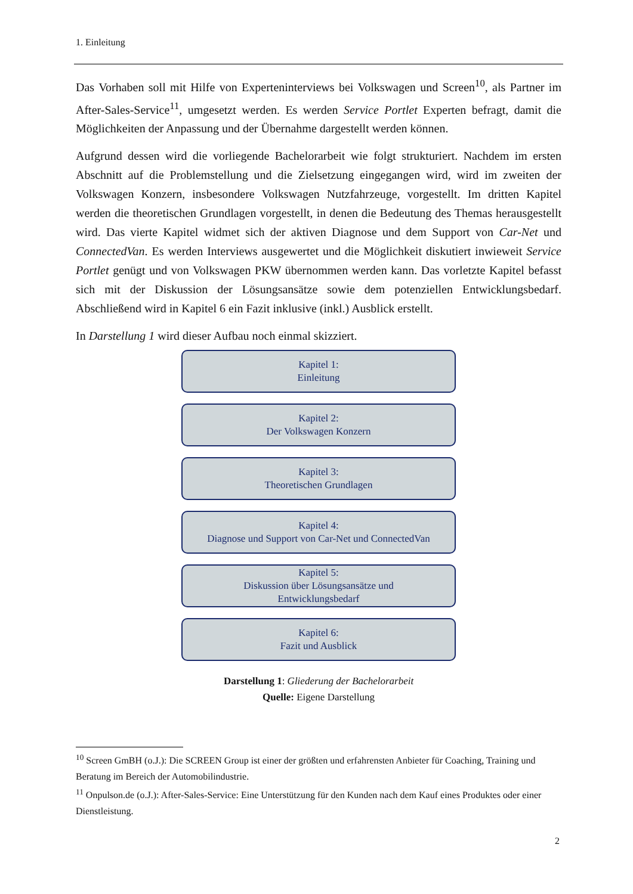1. Einleitung
Das Vorhaben soll mit Hilfe von Experteninterviews bei Volkswagen und Screen<sup>10</sup>, als Partner im After-Sales-Service<sup>11</sup>, umgesetzt werden. Es werden Service Portlet Experten befragt, damit die Möglichkeiten der Anpassung und der Übernahme dargestellt werden können.
Aufgrund dessen wird die vorliegende Bachelorarbeit wie folgt strukturiert. Nachdem im ersten Abschnitt auf die Problemstellung und die Zielsetzung eingegangen wird, wird im zweiten der Volkswagen Konzern, insbesondere Volkswagen Nutzfahrzeuge, vorgestellt. Im dritten Kapitel werden die theoretischen Grundlagen vorgestellt, in denen die Bedeutung des Themas herausgestellt wird. Das vierte Kapitel widmet sich der aktiven Diagnose und dem Support von Car-Net und ConnectedVan. Es werden Interviews ausgewertet und die Möglichkeit diskutiert inwieweit Service Portlet genügt und von Volkswagen PKW übernommen werden kann. Das vorletzte Kapitel befasst sich mit der Diskussion der Lösungsansätze sowie dem potenziellen Entwicklungsbedarf. Abschließend wird in Kapitel 6 ein Fazit inklusive (inkl.) Ausblick erstellt.
In Darstellung 1 wird dieser Aufbau noch einmal skizziert.
Kapitel 1:
Einleitung
Kapitel 2:
Der Volkswagen Konzern
Kapitel 3:
Theoretischen Grundlagen
Kapitel 4:
Diagnose und Support von Car-Net und ConnectedVan
Kapitel 5:
Diskussion über Lösungsansätze und
Entwicklungsbedarf
Kapitel 6:
Fazit und Ausblick
Darstellung 1: Gliederung der Bachelorarbeit
Quelle: Eigene Darstellung
<sup>10</sup> Screen GmBH (o.J.): Die SCREEN Group ist einer der größten und erfahrensten Anbieter für Coaching, Training und Beratung im Bereich der Automobilindustrie.
<sup>11</sup> Onpulson.de (o.J.): After-Sales-Service: Eine Unterstützung für den Kunden nach dem Kauf eines Produktes oder einer Dienstleistung.
2